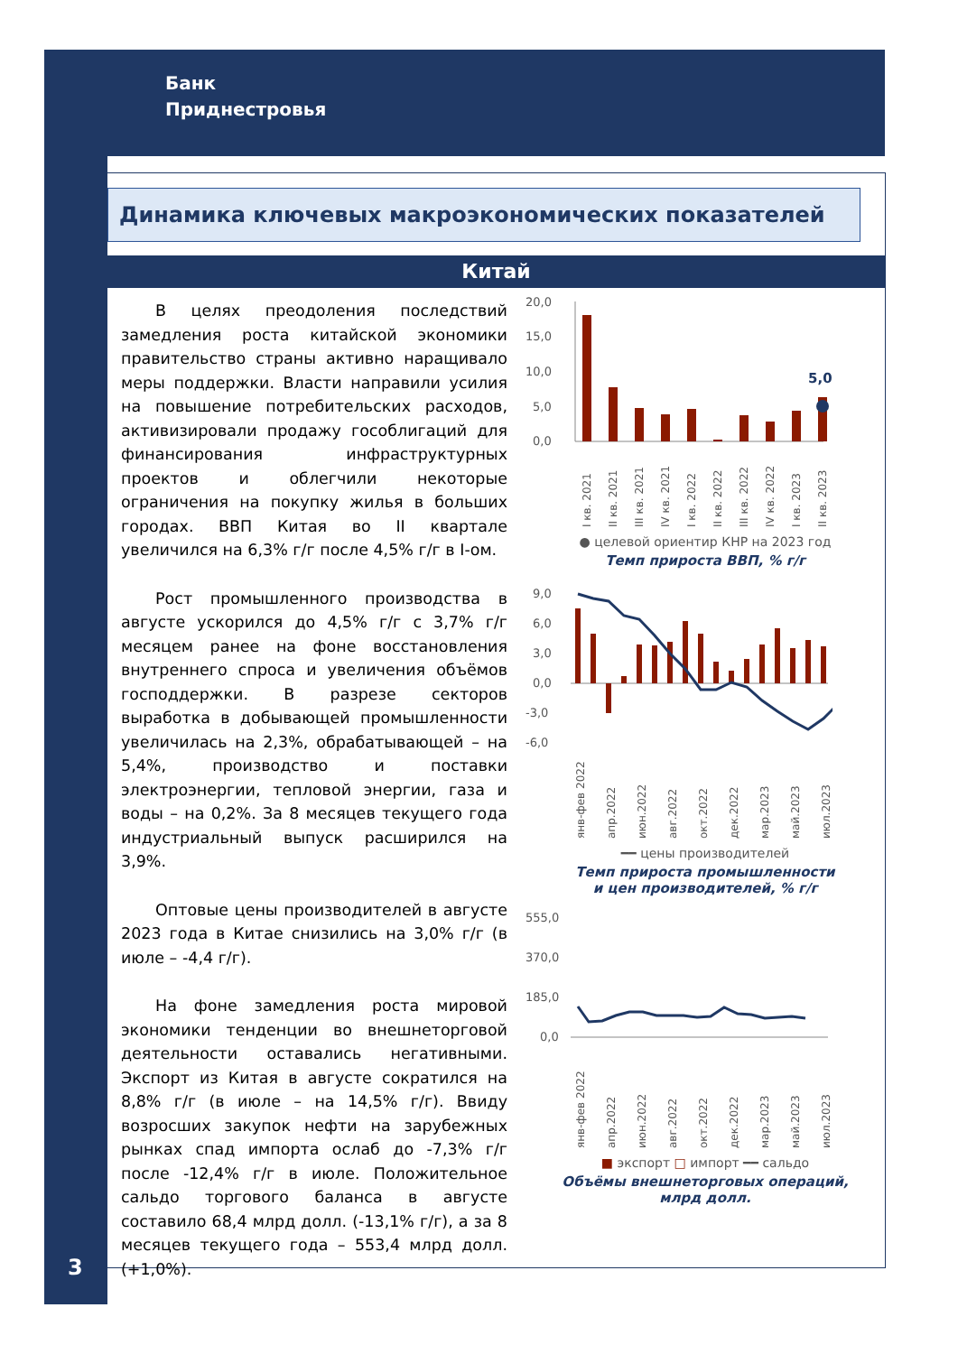Банк
Приднестровья
Динамика ключевых макроэкономических показателей
Китай
В целях преодоления последствий замедления роста китайской экономики правительство страны активно наращивало меры поддержки. Власти направили усилия на повышение потребительских расходов, активизировали продажу гособлигаций для финансирования инфраструктурных проектов и облегчили некоторые ограничения на покупку жилья в больших городах. ВВП Китая во II квартале увеличился на 6,3% г/г после 4,5% г/г в I-ом.
Рост промышленного производства в августе ускорился до 4,5% г/г с 3,7% г/г месяцем ранее на фоне восстановления внутреннего спроса и увеличения объёмов господдержки. В разрезе секторов выработка в добывающей промышленности увеличилась на 2,3%, обрабатывающей – на 5,4%, производство и поставки электроэнергии, тепловой энергии, газа и воды – на 0,2%. За 8 месяцев текущего года индустриальный выпуск расширился на 3,9%.
Оптовые цены производителей в августе 2023 года в Китае снизились на 3,0% г/г (в июле – -4,4 г/г).
На фоне замедления роста мировой экономики тенденции во внешнеторговой деятельности оставались негативными. Экспорт из Китая в августе сократился на 8,8% г/г (в июле – на 14,5% г/г). Ввиду возросших закупок нефти на зарубежных рынках спад импорта ослаб до -7,3% г/г после -12,4% г/г в июле. Положительное сальдо торгового баланса в августе составило 68,4 млрд долл. (-13,1% г/г), а за 8 месяцев текущего года – 553,4 млрд долл. (+1,0%).
20,0
15,0
10,0
5,0
0,0
5,0
I кв. 2021
II кв. 2021
III кв. 2021
IV кв. 2021
I кв. 2022
II кв. 2022
III кв. 2022
IV кв. 2022
I кв. 2023
II кв. 2023
● целевой ориентир КНР на 2023 год
Темп прироста ВВП, % г/г
9,0
6,0
3,0
0,0
-3,0
-6,0
янв-фев 2022
апр.2022
июн.2022
авг.2022
окт.2022
дек.2022
мар.2023
май.2023
июл.2023
━━ цены производителей
Темп прироста промышленности
и цен производителей, % г/г
555,0
370,0
185,0
0,0
янв-фев 2022
апр.2022
июн.2022
авг.2022
окт.2022
дек.2022
мар.2023
май.2023
июл.2023
■ экспорт □ импорт ━━ сальдо
Объёмы внешнеторговых операций,
млрд долл.
3